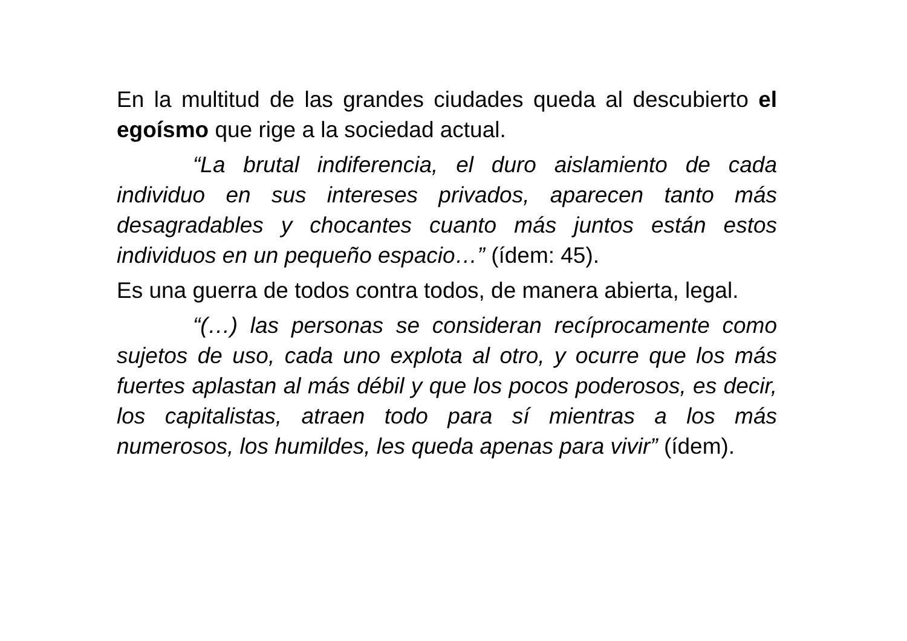En la multitud de las grandes ciudades queda al descubierto el egoísmo que rige a la sociedad actual.
“La brutal indiferencia, el duro aislamiento de cada individuo en sus intereses privados, aparecen tanto más desagradables y chocantes cuanto más juntos están estos individuos en un pequeño espacio…” (ídem: 45).
Es una guerra de todos contra todos, de manera abierta, legal.
“(…) las personas se consideran recíprocamente como sujetos de uso, cada uno explota al otro, y ocurre que los más fuertes aplastan al más débil y que los pocos poderosos, es decir, los capitalistas, atraen todo para sí mientras a los más numerosos, los humildes, les queda apenas para vivir” (ídem).